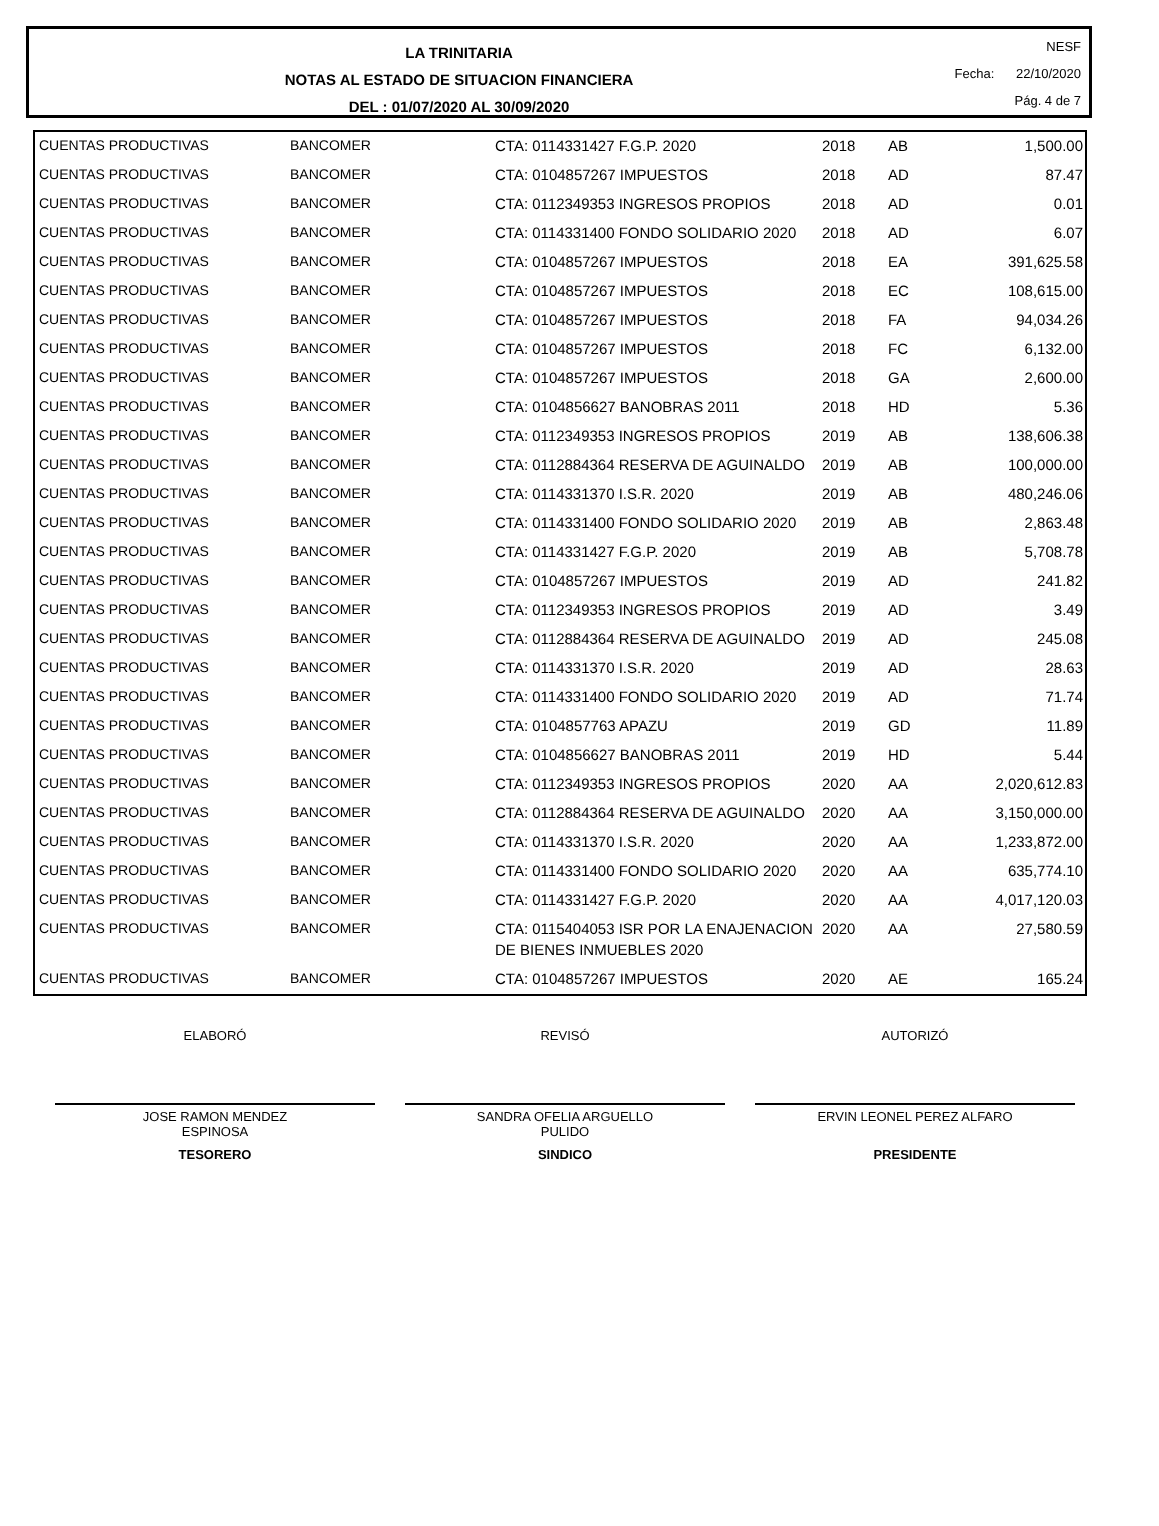LA TRINITARIA
NOTAS AL ESTADO DE SITUACION FINANCIERA
DEL : 01/07/2020 AL 30/09/2020
NESF
Fecha: 22/10/2020
Pág. 4 de 7
| CUENTAS PRODUCTIVAS | BANCOMER | CTA: 0114331427 F.G.P. 2020 | 2018 | AB | 1,500.00 |
| CUENTAS PRODUCTIVAS | BANCOMER | CTA: 0104857267 IMPUESTOS | 2018 | AD | 87.47 |
| CUENTAS PRODUCTIVAS | BANCOMER | CTA: 0112349353 INGRESOS PROPIOS | 2018 | AD | 0.01 |
| CUENTAS PRODUCTIVAS | BANCOMER | CTA: 0114331400 FONDO SOLIDARIO 2020 | 2018 | AD | 6.07 |
| CUENTAS PRODUCTIVAS | BANCOMER | CTA: 0104857267 IMPUESTOS | 2018 | EA | 391,625.58 |
| CUENTAS PRODUCTIVAS | BANCOMER | CTA: 0104857267 IMPUESTOS | 2018 | EC | 108,615.00 |
| CUENTAS PRODUCTIVAS | BANCOMER | CTA: 0104857267 IMPUESTOS | 2018 | FA | 94,034.26 |
| CUENTAS PRODUCTIVAS | BANCOMER | CTA: 0104857267 IMPUESTOS | 2018 | FC | 6,132.00 |
| CUENTAS PRODUCTIVAS | BANCOMER | CTA: 0104857267 IMPUESTOS | 2018 | GA | 2,600.00 |
| CUENTAS PRODUCTIVAS | BANCOMER | CTA: 0104856627 BANOBRAS 2011 | 2018 | HD | 5.36 |
| CUENTAS PRODUCTIVAS | BANCOMER | CTA: 0112349353 INGRESOS PROPIOS | 2019 | AB | 138,606.38 |
| CUENTAS PRODUCTIVAS | BANCOMER | CTA: 0112884364 RESERVA DE AGUINALDO | 2019 | AB | 100,000.00 |
| CUENTAS PRODUCTIVAS | BANCOMER | CTA: 0114331370 I.S.R. 2020 | 2019 | AB | 480,246.06 |
| CUENTAS PRODUCTIVAS | BANCOMER | CTA: 0114331400 FONDO SOLIDARIO 2020 | 2019 | AB | 2,863.48 |
| CUENTAS PRODUCTIVAS | BANCOMER | CTA: 0114331427 F.G.P. 2020 | 2019 | AB | 5,708.78 |
| CUENTAS PRODUCTIVAS | BANCOMER | CTA: 0104857267 IMPUESTOS | 2019 | AD | 241.82 |
| CUENTAS PRODUCTIVAS | BANCOMER | CTA: 0112349353 INGRESOS PROPIOS | 2019 | AD | 3.49 |
| CUENTAS PRODUCTIVAS | BANCOMER | CTA: 0112884364 RESERVA DE AGUINALDO | 2019 | AD | 245.08 |
| CUENTAS PRODUCTIVAS | BANCOMER | CTA: 0114331370 I.S.R. 2020 | 2019 | AD | 28.63 |
| CUENTAS PRODUCTIVAS | BANCOMER | CTA: 0114331400 FONDO SOLIDARIO 2020 | 2019 | AD | 71.74 |
| CUENTAS PRODUCTIVAS | BANCOMER | CTA: 0104857763 APAZU | 2019 | GD | 11.89 |
| CUENTAS PRODUCTIVAS | BANCOMER | CTA: 0104856627 BANOBRAS 2011 | 2019 | HD | 5.44 |
| CUENTAS PRODUCTIVAS | BANCOMER | CTA: 0112349353 INGRESOS PROPIOS | 2020 | AA | 2,020,612.83 |
| CUENTAS PRODUCTIVAS | BANCOMER | CTA: 0112884364 RESERVA DE AGUINALDO | 2020 | AA | 3,150,000.00 |
| CUENTAS PRODUCTIVAS | BANCOMER | CTA: 0114331370 I.S.R. 2020 | 2020 | AA | 1,233,872.00 |
| CUENTAS PRODUCTIVAS | BANCOMER | CTA: 0114331400 FONDO SOLIDARIO 2020 | 2020 | AA | 635,774.10 |
| CUENTAS PRODUCTIVAS | BANCOMER | CTA: 0114331427 F.G.P. 2020 | 2020 | AA | 4,017,120.03 |
| CUENTAS PRODUCTIVAS | BANCOMER | CTA: 0115404053 ISR POR LA ENAJENACION DE BIENES INMUEBLES 2020 | 2020 | AA | 27,580.59 |
| CUENTAS PRODUCTIVAS | BANCOMER | CTA: 0104857267 IMPUESTOS | 2020 | AE | 165.24 |
ELABORÓ
JOSE RAMON MENDEZ
ESPINOSA
TESORERO
REVISÓ
SANDRA OFELIA ARGUELLO
PULIDO
SINDICO
AUTORIZÓ
ERVIN LEONEL PEREZ ALFARO
PRESIDENTE